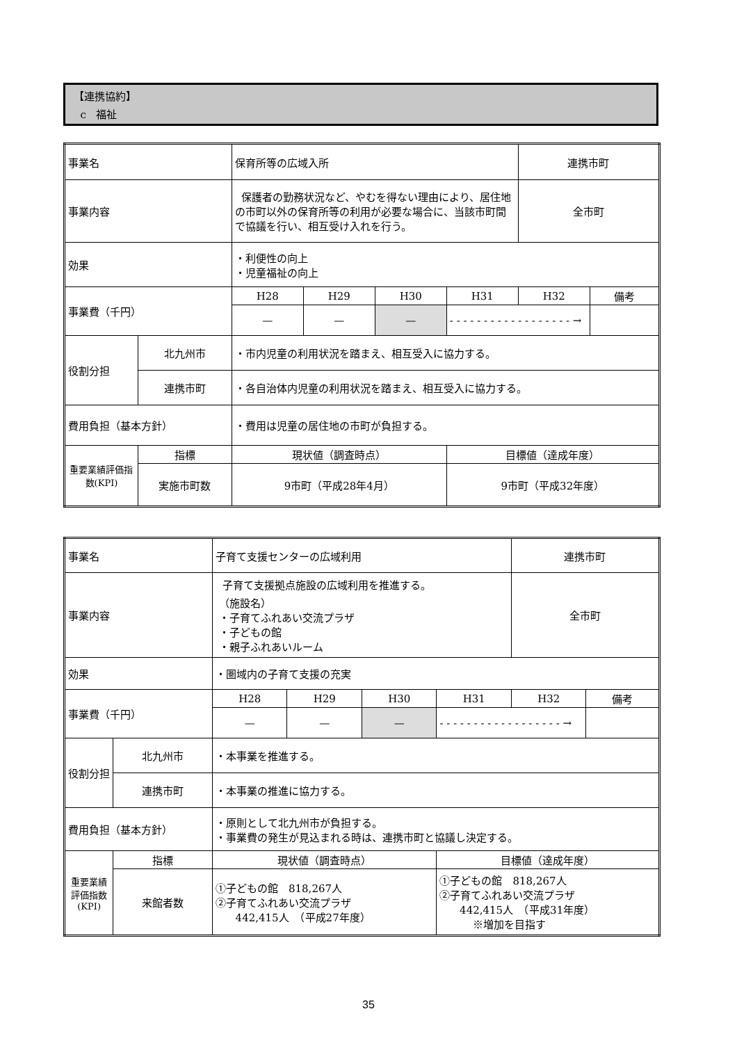【連携協約】
c 福祉
| 事業名 | | 保育所等の広域入所 | | | | 連携市町 | |
| 事業内容 | | 保護者の勤務状況など、やむを得ない理由により、居住地の市町以外の保育所等の利用が必要な場合に、当該市町間で協議を行い、相互受け入れを行う。 | | | | 全市町 | |
| 効果 | | ・利便性の向上 ・児童福祉の向上 | | | | | |
| 事業費（千円） | | H28 | H29 | H30 | H31 | H32 | 備考 |
| | | — | — | — | - - - - - - - - - - - - - - - - - - → | | |
| 役割分担 | 北九州市 | ・市内児童の利用状況を踏まえ、相互受入に協力する。 | | | | | |
| | 連携市町 | ・各自治体内児童の利用状況を踏まえ、相互受入に協力する。 | | | | | |
| 費用負担（基本方針） | | ・費用は児童の居住地の市町が負担する。 | | | | | |
| 重要業績評価指数(KPI) | 指標 | 現状値（調査時点） | | | 目標値（達成年度） | | |
| | 実施市町数 | 9市町（平成28年4月） | | | 9市町（平成32年度） | | |
| 事業名 | | 子育て支援センターの広域利用 | | | | 連携市町 | |
| 事業内容 | | 子育て支援拠点施設の広域利用を推進する。 （施設名） ・子育てふれあい交流プラザ ・子どもの館 ・親子ふれあいルーム | | | | 全市町 | |
| 効果 | | ・圏域内の子育て支援の充実 | | | | | |
| 事業費（千円） | | H28 | H29 | H30 | H31 | H32 | 備考 |
| | | — | — | — | - - - - - - - - - - - - - - - - - - → | | |
| 役割分担 | 北九州市 | ・本事業を推進する。 | | | | | |
| | 連携市町 | ・本事業の推進に協力する。 | | | | | |
| 費用負担（基本方針） | | ・原則として北九州市が負担する。 ・事業費の発生が見込まれる時は、連携市町と協議し決定する。 | | | | | |
| 重要業績評価指数(KPI) | 指標 | 現状値（調査時点） | | | 目標値（達成年度） | | |
| | 来館者数 | ①子どもの館 818,267人 ②子育てふれあい交流プラザ 442,415人 （平成27年度） | | | ①子どもの館 818,267人 ②子育てふれあい交流プラザ 442,415人 （平成31年度） ※増加を目指す | | |
35